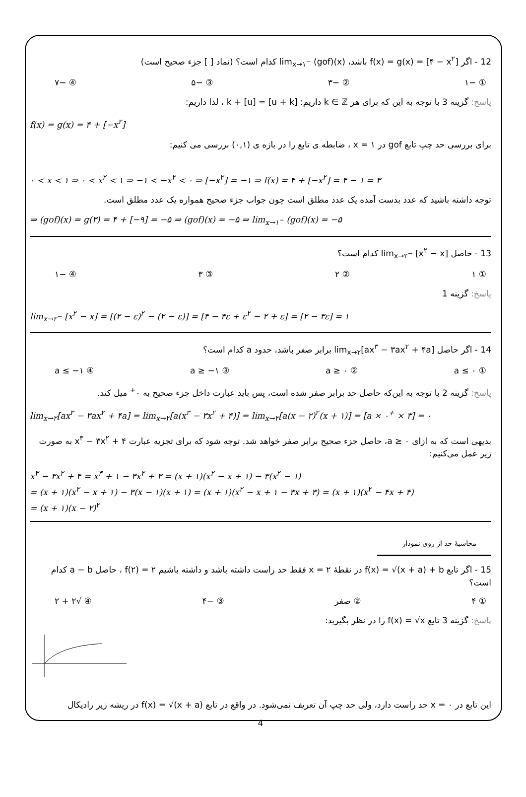12 - اگر f(x) = g(x) = [۴ − x<sup>۲</sup>] باشد، lim<sub>x→۱<sup>−</sup></sub> (gof)(x) کدام است؟ (نماد [ ] جزء صحیح است)
① −۱ ② −۳ ③ −۵ ④ −۷
پاسخ: گزینه 3 با توجه به این که برای هر k ∈ ℤ داریم: [u + k] = [u] + k ، لذا داریم:
f(x) = g(x) = ۴ + [−x<sup>۲</sup>]
برای بررسی حد چپ تابع gof در x = ۱ ، ضابطه ی تابع را در بازه ی (۰,۱) بررسی می کنیم:
۰ < x < ۱ ⇒ ۰ < x<sup>۲</sup> < ۱ ⇒ −۱ < −x<sup>۲</sup> < ۰ ⇒ [−x<sup>۲</sup>] = −۱ ⇒ f(x) = ۴ + [−x<sup>۲</sup>] = ۴ − ۱ = ۳
توجه داشته باشید که عدد بدست آمده یک عدد مطلق است چون جواب جزء صحیح همواره یک عدد مطلق است.
⇒ (gof)(x) = g(۳) = ۴ + [−۹] = −۵ ⇒ (gof)(x) = −۵ ⇒ lim<sub>x→۱<sup>−</sup></sub> (gof)(x) = −۵
13 - حاصل lim<sub>x→۲<sup>−</sup></sub> [x<sup>۲</sup> − x] کدام است؟
① ۱ ② ۲ ③ ۳ ④ −۱
پاسخ: گزینه 1
lim<sub>x→۲<sup>−</sup></sub> [x<sup>۲</sup> − x] = [(۲ − ε)<sup>۲</sup> − (۲ − ε)] = [۴ − ۴ε + ε<sup>۲</sup> − ۲ + ε] = [۲ − ۳ε] = ۱
14 - اگر حاصل lim<sub>x→۲</sub>[ax<sup>۳</sup> − ۳ax<sup>۲</sup> + ۴a] برابر صفر باشد، حدود a کدام است؟
① a ≤ ۰ ② a ≥ ۰ ③ a ≥ −۱ ④ a ≤ −۱
پاسخ: گزینه 2 با توجه به این‌که حاصل حد برابر صفر شده است، پس باید عبارت داخل جزء صحیح به ۰<sup>+</sup> میل کند.
lim<sub>x→۲</sub>[ax<sup>۳</sup> − ۳ax<sup>۲</sup> + ۴a] = lim<sub>x→۲</sub>[a(x<sup>۳</sup> − ۳x<sup>۲</sup> + ۴)] = lim<sub>x→۲</sub>[a(x − ۲)<sup>۲</sup>(x + ۱)] = [a × ۰<sup>+</sup> × ۳] = ۰
بدیهی است که به ازای a ≥ ۰، حاصل جزء صحیح برابر صفر خواهد شد. توجه شود که برای تجزیه عبارت x<sup>۳</sup> − ۳x<sup>۲</sup> + ۴ به صورت زیر عمل می‌کنیم:
x<sup>۳</sup> − ۳x<sup>۲</sup> + ۴ = x<sup>۳</sup> + ۱ − ۳x<sup>۲</sup> + ۳ = (x + ۱)(x<sup>۲</sup> − x + ۱) − ۳(x<sup>۲</sup> − ۱)
= (x + ۱)(x<sup>۲</sup> − x + ۱) − ۳(x − ۱)(x + ۱) = (x + ۱)(x<sup>۲</sup> − x + ۱ − ۳x + ۳) = (x + ۱)(x<sup>۲</sup> − ۴x + ۴)
= (x + ۱)(x − ۲)<sup>۲</sup>
محاسبهٔ حد از روی نمودار
15 - اگر تابع f(x) = √(x + a) + b در نقطهٔ x = ۲ فقط حد راست داشته باشد و داشته باشیم f(۲) = ۲ ، حاصل a − b کدام است؟
① ۴ ② صفر ③ −۴ ④ √۲ + ۲
پاسخ: گزینه 3 تابع f(x) = √x را در نظر بگیرید:
این تابع در x = ۰ حد راست دارد، ولی حد چپ آن تعریف نمی‌شود. در واقع در تابع f(x) = √(x + a) در ریشه زیر رادیکال
4